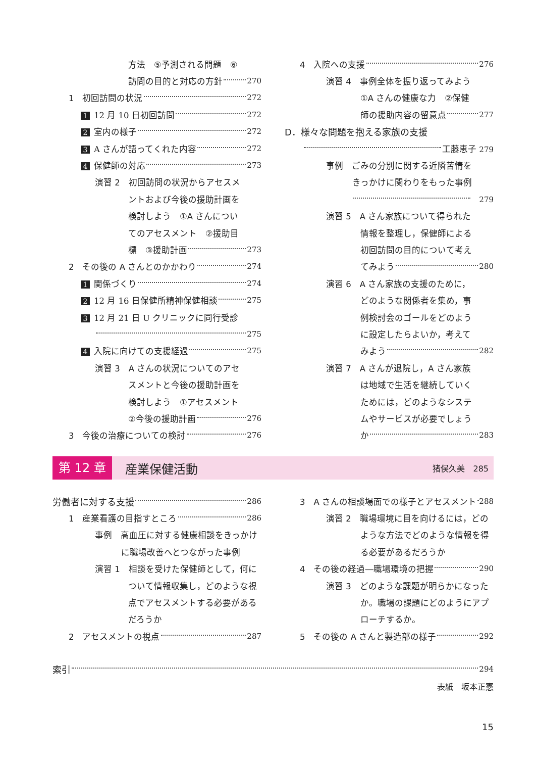方法　⑤予測される問題　⑥
訪問の目的と対応の方針 270
1　初回訪問の状況 272
1 12 月 10 日初回訪問 272
2 室内の様子 272
3 A さんが語ってくれた内容 272
4 保健師の対応 273
演習 2　初回訪問の状況からアセスメ
ントおよび今後の援助計画を
検討しよう　①A さんについ
てのアセスメント　②援助目
標　③援助計画 273
2　その後の A さんとのかかわり 274
1 関係づくり 274
2 12 月 16 日保健所精神保健相談 275
3 12 月 21 日 U クリニックに同行受診
275
4 入院に向けての支援経過 275
演習 3　A さんの状況についてのアセ
スメントと今後の援助計画を
検討しよう　①アセスメント
②今後の援助計画 276
3　今後の治療についての検討 276
4　入院への支援 276
演習 4　事例全体を振り返ってみよう
①A さんの健康な力　②保健
師の援助内容の留意点 277
D．様々な問題を抱える家族の支援
工藤恵子 279
事例　ごみの分別に関する近隣苦情を
きっかけに関わりをもった事例
　279
演習 5　A さん家族について得られた
情報を整理し，保健師による
初回訪問の目的について考え
てみよう 280
演習 6　A さん家族の支援のために，
どのような関係者を集め，事
例検討会のゴールをどのよう
に設定したらよいか，考えて
みよう 282
演習 7　A さんが退院し，A さん家族
は地域で生活を継続していく
ためには，どのようなシステ
ムやサービスが必要でしょう
か 283
第 12 章 産業保健活動 猪俣久美　285
労働者に対する支援 286
1　産業看護の目指すところ 286
事例　高血圧に対する健康相談をきっかけ
に職場改善へとつながった事例
演習 1　相談を受けた保健師として，何に
ついて情報収集し，どのような視
点でアセスメントする必要がある
だろうか
2　アセスメントの視点 287
3　A さんの相談場面での様子とアセスメント 288
演習 2　職場環境に目を向けるには，どの
ような方法でどのような情報を得
る必要があるだろうか
4　その後の経過―職場環境の把握 290
演習 3　どのような課題が明らかになった
か。職場の課題にどのようにアプ
ローチするか。
5　その後の A さんと製造部の様子 292
索引 294
表紙　坂本正憲
15